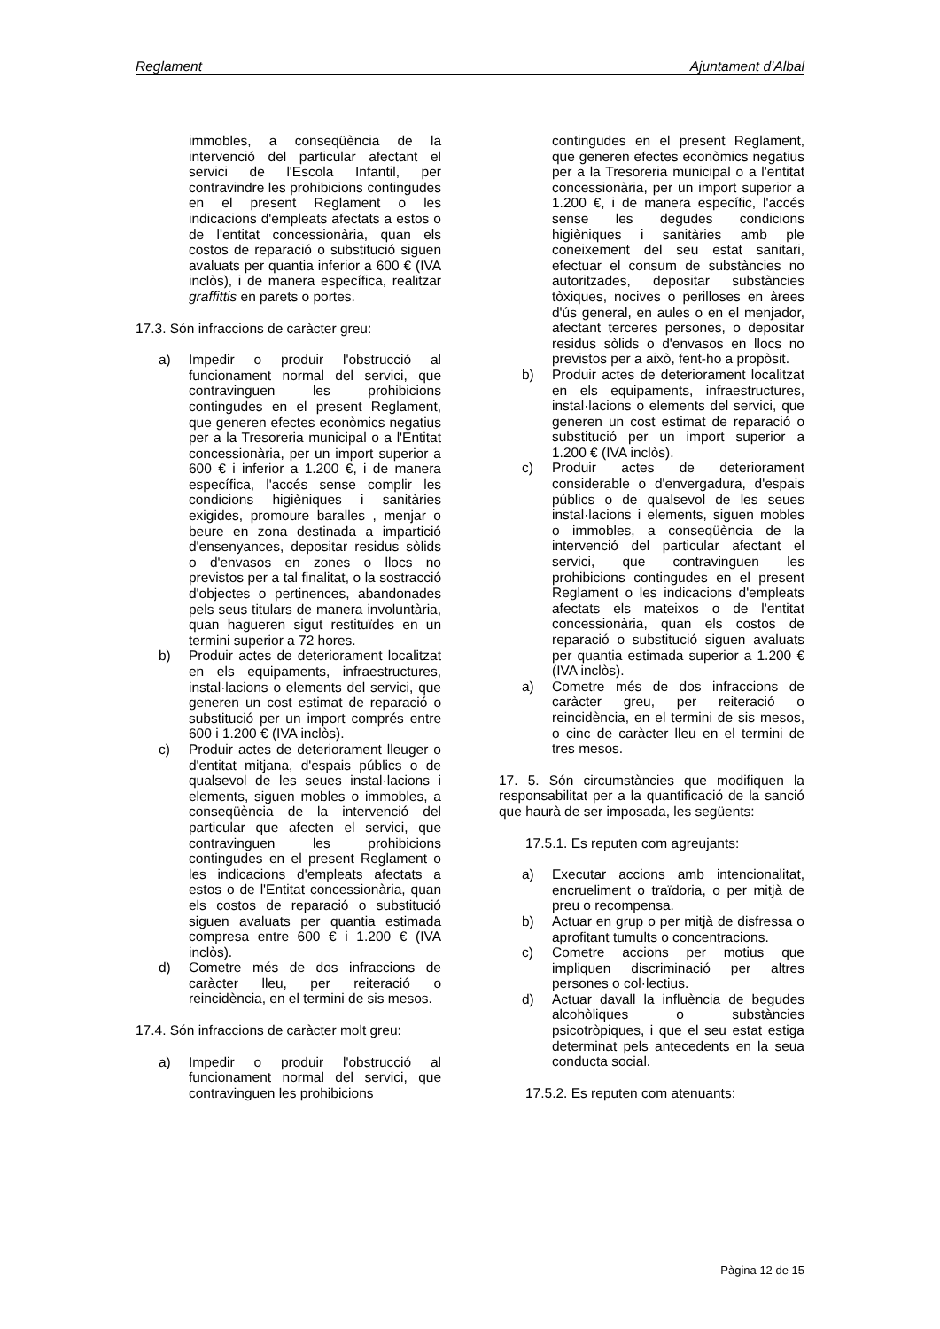Reglament Ajuntament d’Albal
immobles, a conseqüència de la intervenció del particular afectant el servici de l'Escola Infantil, per contravindre les prohibicions contingudes en el present Reglament o les indicacions d'empleats afectats a estos o de l'entitat concessionària, quan els costos de reparació o substitució siguen avaluats per quantia inferior a 600 € (IVA inclòs), i de manera específica, realitzar graffittis en parets o portes.
17.3. Són infraccions de caràcter greu:
a) Impedir o produir l'obstrucció al funcionament normal del servici, que contravinguen les prohibicions contingudes en el present Reglament, que generen efectes econòmics negatius per a la Tresoreria municipal o a l'Entitat concessionària, per un import superior a 600 € i inferior a 1.200 €, i de manera específica, l'accés sense complir les condicions higièniques i sanitàries exigides, promoure baralles , menjar o beure en zona destinada a impartició d'ensenyances, depositar residus sòlids o d'envasos en zones o llocs no previstos per a tal finalitat, o la sostracció d'objectes o pertinences, abandonades pels seus titulars de manera involuntària, quan hagueren sigut restituïdes en un termini superior a 72 hores.
b) Produir actes de deteriorament localitzat en els equipaments, infraestructures, instal·lacions o elements del servici, que generen un cost estimat de reparació o substitució per un import comprés entre 600 i 1.200 € (IVA inclòs).
c) Produir actes de deteriorament lleuger o d'entitat mitjana, d'espais públics o de qualsevol de les seues instal·lacions i elements, siguen mobles o immobles, a conseqüència de la intervenció del particular que afecten el servici, que contravinguen les prohibicions contingudes en el present Reglament o les indicacions d'empleats afectats a estos o de l'Entitat concessionària, quan els costos de reparació o substitució siguen avaluats per quantia estimada compresa entre 600 € i 1.200 € (IVA inclòs).
d) Cometre més de dos infraccions de caràcter lleu, per reiteració o reincidència, en el termini de sis mesos.
17.4. Són infraccions de caràcter molt greu:
a) Impedir o produir l'obstrucció al funcionament normal del servici, que contravinguen les prohibicions
contingudes en el present Reglament, que generen efectes econòmics negatius per a la Tresoreria municipal o a l'entitat concessionària, per un import superior a 1.200 €, i de manera específic, l'accés sense les degudes condicions higièniques i sanitàries amb ple coneixement del seu estat sanitari, efectuar el consum de substàncies no autoritzades, depositar substàncies tòxiques, nocives o perilloses en àrees d'ús general, en aules o en el menjador, afectant terceres persones, o depositar residus sòlids o d'envasos en llocs no previstos per a això, fent-ho a propòsit.
b) Produir actes de deteriorament localitzat en els equipaments, infraestructures, instal·lacions o elements del servici, que generen un cost estimat de reparació o substitució per un import superior a 1.200 € (IVA inclòs).
c) Produir actes de deteriorament considerable o d'envergadura, d'espais públics o de qualsevol de les seues instal·lacions i elements, siguen mobles o immobles, a conseqüència de la intervenció del particular afectant el servici, que contravinguen les prohibicions contingudes en el present Reglament o les indicacions d'empleats afectats els mateixos o de l'entitat concessionària, quan els costos de reparació o substitució siguen avaluats per quantia estimada superior a 1.200 € (IVA inclòs).
a) Cometre més de dos infraccions de caràcter greu, per reiteració o reincidència, en el termini de sis mesos, o cinc de caràcter lleu en el termini de tres mesos.
17. 5. Són circumstàncies que modifiquen la responsabilitat per a la quantificació de la sanció que haurà de ser imposada, les següents:
17.5.1. Es reputen com agreujants:
a) Executar accions amb intencionalitat, encrueliment o traïdoria, o per mitjà de preu o recompensa.
b) Actuar en grup o per mitjà de disfressa o aprofitant tumults o concentracions.
c) Cometre accions per motius que impliquen discriminació per altres persones o col·lectius.
d) Actuar davall la influència de begudes alcohòliques o substàncies psicotròpiques, i que el seu estat estiga determinat pels antecedents en la seua conducta social.
17.5.2. Es reputen com atenuants:
Pàgina 12 de 15